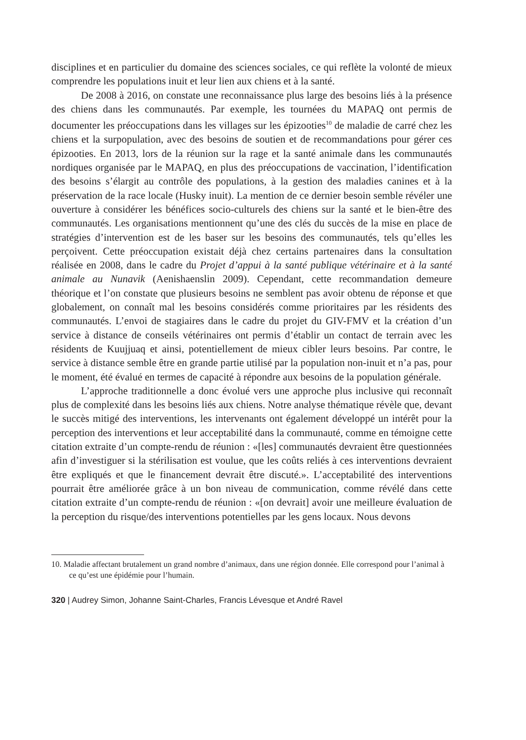disciplines et en particulier du domaine des sciences sociales, ce qui reflète la volonté de mieux comprendre les populations inuit et leur lien aux chiens et à la santé.
De 2008 à 2016, on constate une reconnaissance plus large des besoins liés à la présence des chiens dans les communautés. Par exemple, les tournées du MAPAQ ont permis de documenter les préoccupations dans les villages sur les épizooties<sup>10</sup> de maladie de carré chez les chiens et la surpopulation, avec des besoins de soutien et de recommandations pour gérer ces épizooties. En 2013, lors de la réunion sur la rage et la santé animale dans les communautés nordiques organisée par le MAPAQ, en plus des préoccupations de vaccination, l’identification des besoins s’élargit au contrôle des populations, à la gestion des maladies canines et à la préservation de la race locale (Husky inuit). La mention de ce dernier besoin semble révéler une ouverture à considérer les bénéfices socio-culturels des chiens sur la santé et le bien-être des communautés. Les organisations mentionnent qu’une des clés du succès de la mise en place de stratégies d’intervention est de les baser sur les besoins des communautés, tels qu’elles les perçoivent. Cette préoccupation existait déjà chez certains partenaires dans la consultation réalisée en 2008, dans le cadre du Projet d’appui à la santé publique vétérinaire et à la santé animale au Nunavik (Aenishaenslin 2009). Cependant, cette recommandation demeure théorique et l’on constate que plusieurs besoins ne semblent pas avoir obtenu de réponse et que globalement, on connaît mal les besoins considérés comme prioritaires par les résidents des communautés. L’envoi de stagiaires dans le cadre du projet du GIV-FMV et la création d’un service à distance de conseils vétérinaires ont permis d’établir un contact de terrain avec les résidents de Kuujjuaq et ainsi, potentiellement de mieux cibler leurs besoins. Par contre, le service à distance semble être en grande partie utilisé par la population non-inuit et n’a pas, pour le moment, été évalué en termes de capacité à répondre aux besoins de la population générale.
L’approche traditionnelle a donc évolué vers une approche plus inclusive qui reconnaît plus de complexité dans les besoins liés aux chiens. Notre analyse thématique révèle que, devant le succès mitigé des interventions, les intervenants ont également développé un intérêt pour la perception des interventions et leur acceptabilité dans la communauté, comme en témoigne cette citation extraite d’un compte-rendu de réunion : «[les] communautés devraient être questionnées afin d’investiguer si la stérilisation est voulue, que les coûts reliés à ces interventions devraient être expliqués et que le financement devrait être discuté.». L’acceptabilité des interventions pourrait être améliorée grâce à un bon niveau de communication, comme révélé dans cette citation extraite d’un compte-rendu de réunion : «[on devrait] avoir une meilleure évaluation de la perception du risque/des interventions potentielles par les gens locaux. Nous devons
10. Maladie affectant brutalement un grand nombre d’animaux, dans une région donnée. Elle correspond pour l’animal à ce qu’est une épidémie pour l’humain.
320 | Audrey Simon, Johanne Saint-Charles, Francis Lévesque et André Ravel